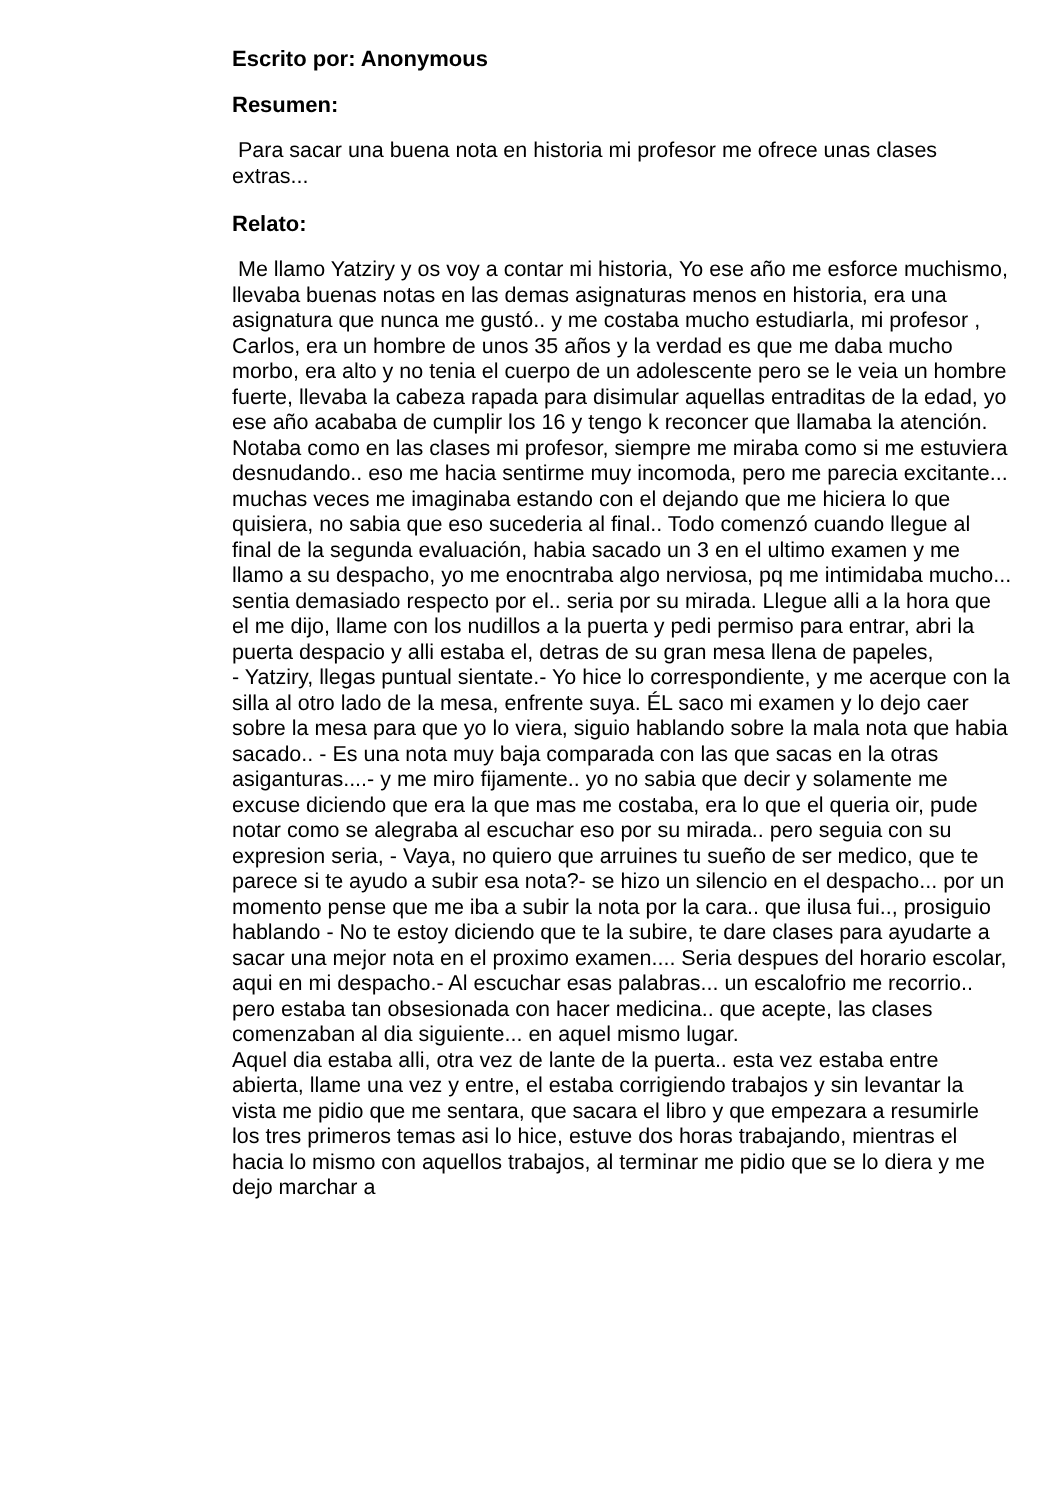Escrito por: Anonymous
Resumen:
Para sacar una buena nota en historia mi profesor me ofrece unas clases extras...
Relato:
Me llamo Yatziry y os voy a contar mi historia, Yo ese año me esforce muchismo, llevaba buenas notas en las demas asignaturas menos en historia, era una asignatura que nunca me gustó.. y me costaba mucho estudiarla, mi profesor , Carlos, era un hombre de unos 35 años y la verdad es que me daba mucho morbo, era alto y no tenia el cuerpo de un adolescente pero se le veia un hombre fuerte, llevaba la cabeza rapada para disimular aquellas entraditas de la edad, yo ese año acababa de cumplir los 16 y tengo k reconcer que llamaba la atención.
Notaba como en las clases mi profesor, siempre me miraba como si me estuviera desnudando.. eso me hacia sentirme muy incomoda, pero me parecia excitante... muchas veces me imaginaba estando con el dejando que me hiciera lo que quisiera, no sabia que eso sucederia al final.. Todo comenzó cuando llegue al final de la segunda evaluación, habia sacado un 3 en el ultimo examen y me llamo a su despacho, yo me enocntraba algo nerviosa, pq me intimidaba mucho... sentia demasiado respecto por el.. seria por su mirada. Llegue alli a la hora que el me dijo, llame con los nudillos a la puerta y pedi permiso para entrar, abri la puerta despacio y alli estaba el, detras de su gran mesa llena de papeles,
- Yatziry, llegas puntual sientate.- Yo hice lo correspondiente, y me acerque con la silla al otro lado de la mesa, enfrente suya. ÉL saco mi examen y lo dejo caer sobre la mesa para que yo lo viera, siguio hablando sobre la mala nota que habia sacado.. - Es una nota muy baja comparada con las que sacas en la otras asiganturas....- y me miro fijamente.. yo no sabia que decir y solamente me excuse diciendo que era la que mas me costaba, era lo que el queria oir, pude notar como se alegraba al escuchar eso por su mirada.. pero seguia con su expresion seria, - Vaya, no quiero que arruines tu sueño de ser medico, que te parece si te ayudo a subir esa nota?- se hizo un silencio en el despacho... por un momento pense que me iba a subir la nota por la cara.. que ilusa fui.., prosiguio hablando - No te estoy diciendo que te la subire, te dare clases para ayudarte a sacar una mejor nota en el proximo examen.... Seria despues del horario escolar, aqui en mi despacho.- Al escuchar esas palabras... un escalofrio me recorrio.. pero estaba tan obsesionada con hacer medicina.. que acepte, las clases comenzaban al dia siguiente... en aquel mismo lugar.
Aquel dia estaba alli, otra vez de lante de la puerta.. esta vez estaba entre abierta, llame una vez y entre, el estaba corrigiendo trabajos y sin levantar la vista me pidio que me sentara, que sacara el libro y que empezara a resumirle los tres primeros temas asi lo hice, estuve dos horas trabajando, mientras el hacia lo mismo con aquellos trabajos, al terminar me pidio que se lo diera y me dejo marchar a